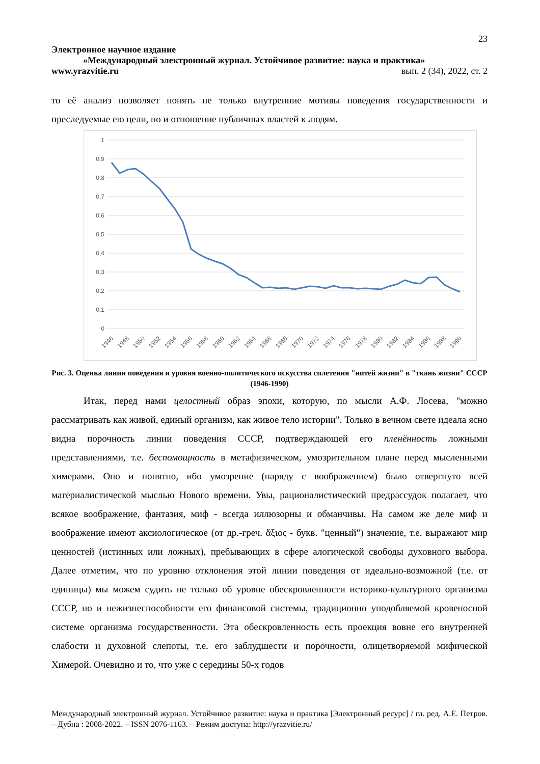23
Электронное научное издание
«Международный электронный журнал. Устойчивое развитие: наука и практика»
www.yrazvitie.ru вып. 2 (34), 2022, ст. 2
то её анализ позволяет понять не только внутренние мотивы поведения государственности и преследуемые ею цели, но и отношение публичных властей к людям.
1
0,9
0,8
0,7
0,6
0,5
0,4
0,3
0,2
0,1
0
1946
1948
1950
1952
1954
1956
1958
1960
1962
1964
1966
1968
1970
1972
1974
1976
1978
1980
1982
1984
1986
1988
1990
Рис. 3. Оценка линии поведения и уровня военно-политического искусства сплетения "нитей жизни" в "ткань жизни" СССР (1946-1990)
Итак, перед нами целостный образ эпохи, которую, по мысли А.Ф. Лосева, "можно рассматривать как живой, единый организм, как живое тело истории". Только в вечном свете идеала ясно видна порочность линии поведения СССР, подтверждающей его пленённость ложными представлениями, т.е. беспомощность в метафизическом, умозрительном плане перед мысленными химерами. Оно и понятно, ибо умозрение (наряду с воображением) было отвергнуто всей материалистической мыслью Нового времени. Увы, рационалистический предрассудок полагает, что всякое воображение, фантазия, миф - всегда иллюзорны и обманчивы. На самом же деле миф и воображение имеют аксиологическое (от др.-греч. ἄξιος - букв. "ценный") значение, т.е. выражают мир ценностей (истинных или ложных), пребывающих в сфере алогической свободы духовного выбора. Далее отметим, что по уровню отклонения этой линии поведения от идеально-возможной (т.е. от единицы) мы можем судить не только об уровне обескровленности историко-культурного организма СССР, но и нежизнеспособности его финансовой системы, традиционно уподобляемой кровеносной системе организма государственности. Эта обескровленность есть проекция вовне его внутренней слабости и духовной слепоты, т.е. его заблудшести и порочности, олицетворяемой мифической Химерой. Очевидно и то, что уже с середины 50-х годов
Международный электронный журнал. Устойчивое развитие: наука и практика [Электронный ресурс] / гл. ред. А.Е. Петров. – Дубна : 2008-2022. – ISSN 2076-1163. – Режим доступа: http://yrazvitie.ru/